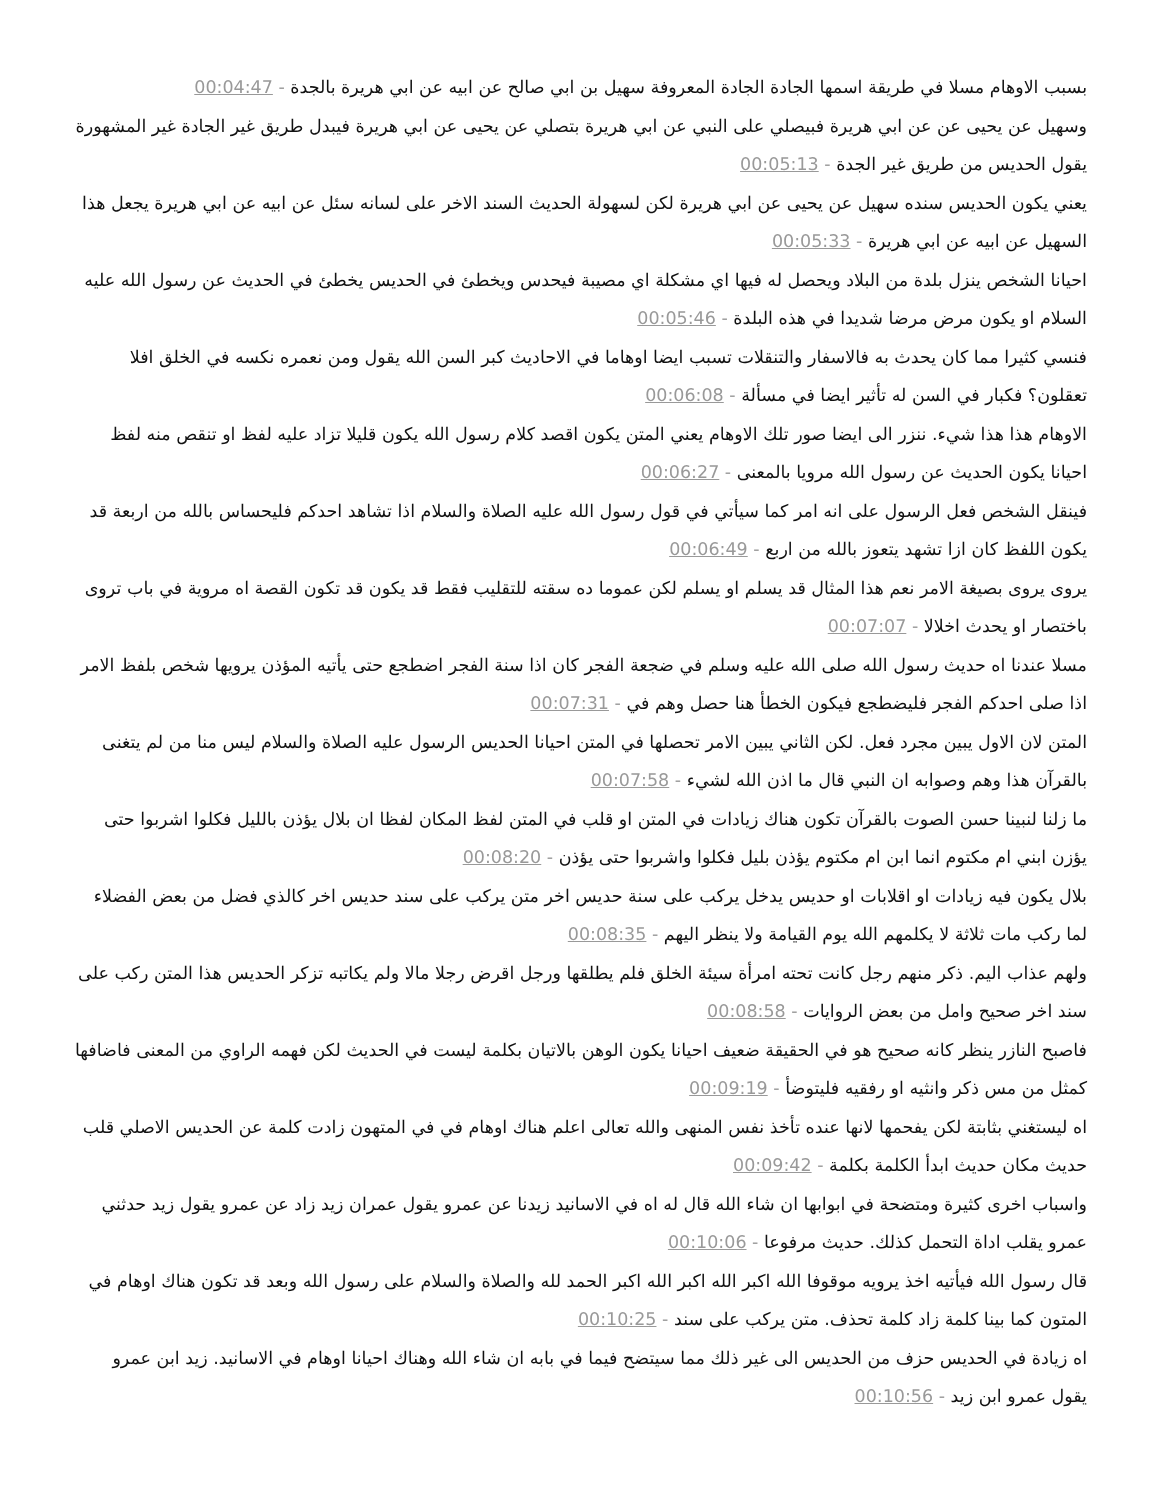بسبب الاوهام مسلا في طريقة اسمها الجادة الجادة المعروفة سهيل بن ابي صالح عن ابيه عن ابي هريرة بالجدة - 00:04:47
وسهيل عن يحيى عن عن ابي هريرة فبيصلي على النبي عن ابي هريرة بتصلي عن يحيى عن ابي هريرة فيبدل طريق غير الجادة غير المشهورة يقول الحديس من طريق غير الجدة - 00:05:13
يعني يكون الحديس سنده سهيل عن يحيى عن ابي هريرة لكن لسهولة الحديث السند الاخر على لسانه سئل عن ابيه عن ابي هريرة يجعل هذا السهيل عن ابيه عن ابي هريرة - 00:05:33
احيانا الشخص ينزل بلدة من البلاد ويحصل له فيها اي مشكلة اي مصيبة فيحدس ويخطئ في الحديس يخطئ في الحديث عن رسول الله عليه السلام او يكون مرض مرضا شديدا في هذه البلدة - 00:05:46
فنسي كثيرا مما كان يحدث به فالاسفار والتنقلات تسبب ايضا اوهاما في الاحاديث كبر السن الله يقول ومن نعمره نكسه في الخلق افلا تعقلون؟ فكبار في السن له تأثير ايضا في مسألة - 00:06:08
الاوهام هذا هذا شيء. ننزر الى ايضا صور تلك الاوهام يعني المتن يكون اقصد كلام رسول الله يكون قليلا تزاد عليه لفظ او تنقص منه لفظ احيانا يكون الحديث عن رسول الله مرويا بالمعنى - 00:06:27
فينقل الشخص فعل الرسول على انه امر كما سيأتي في قول رسول الله عليه الصلاة والسلام اذا تشاهد احدكم فليحساس بالله من اربعة قد يكون اللفظ كان ازا تشهد يتعوز بالله من اربع - 00:06:49
يروى يروى بصيغة الامر نعم هذا المثال قد يسلم او يسلم لكن عموما ده سقته للتقليب فقط قد يكون قد تكون القصة اه مروية في باب تروى باختصار او يحدث اخلالا - 00:07:07
مسلا عندنا اه حديث رسول الله صلى الله عليه وسلم في ضجعة الفجر كان اذا سنة الفجر اضطجع حتى يأتيه المؤذن يرويها شخص بلفظ الامر اذا صلى احدكم الفجر فليضطجع فيكون الخطأ هنا حصل وهم في - 00:07:31
المتن لان الاول يبين مجرد فعل. لكن الثاني يبين الامر تحصلها في المتن احيانا الحديس الرسول عليه الصلاة والسلام ليس منا من لم يتغنى بالقرآن هذا وهم وصوابه ان النبي قال ما اذن الله لشيء - 00:07:58
ما زلنا لنبينا حسن الصوت بالقرآن تكون هناك زيادات في المتن او قلب في المتن لفظ المكان لفظا ان بلال يؤذن بالليل فكلوا اشربوا حتى يؤزن ابني ام مكتوم انما ابن ام مكتوم يؤذن بليل فكلوا واشربوا حتى يؤذن - 00:08:20
بلال يكون فيه زيادات او اقلابات او حديس يدخل يركب على سنة حديس اخر متن يركب على سند حديس اخر كالذي فضل من بعض الفضلاء لما ركب مات ثلاثة لا يكلمهم الله يوم القيامة ولا ينظر اليهم - 00:08:35
ولهم عذاب اليم. ذكر منهم رجل كانت تحته امرأة سيئة الخلق فلم يطلقها ورجل اقرض رجلا مالا ولم يكاتبه تزكر الحديس هذا المتن ركب على سند اخر صحيح وامل من بعض الروايات - 00:08:58
فاصبح النازر ينظر كانه صحيح هو في الحقيقة ضعيف احيانا يكون الوهن بالاتيان بكلمة ليست في الحديث لكن فهمه الراوي من المعنى فاضافها كمثل من مس ذكر وانثيه او رفقيه فليتوضأ - 00:09:19
اه ليستغني بثابتة لكن يفحمها لانها عنده تأخذ نفس المنهى والله تعالى اعلم هناك اوهام في في المتهون زادت كلمة عن الحديس الاصلي قلب حديث مكان حديث ابدأ الكلمة بكلمة - 00:09:42
واسباب اخرى كثيرة ومتضحة في ابوابها ان شاء الله قال له اه في الاسانيد زيدنا عن عمرو يقول عمران زيد زاد عن عمرو يقول زيد حدثني عمرو يقلب اداة التحمل كذلك. حديث مرفوعا - 00:10:06
قال رسول الله فيأتيه اخذ يرويه موقوفا الله اكبر الله اكبر الله اكبر الحمد لله والصلاة والسلام على رسول الله وبعد قد تكون هناك اوهام في المتون كما بينا كلمة زاد كلمة تحذف. متن يركب على سند - 00:10:25
اه زيادة في الحديس حزف من الحديس الى غير ذلك مما سيتضح فيما في بابه ان شاء الله وهناك احيانا اوهام في الاسانيد. زيد ابن عمرو يقول عمرو ابن زيد - 00:10:56